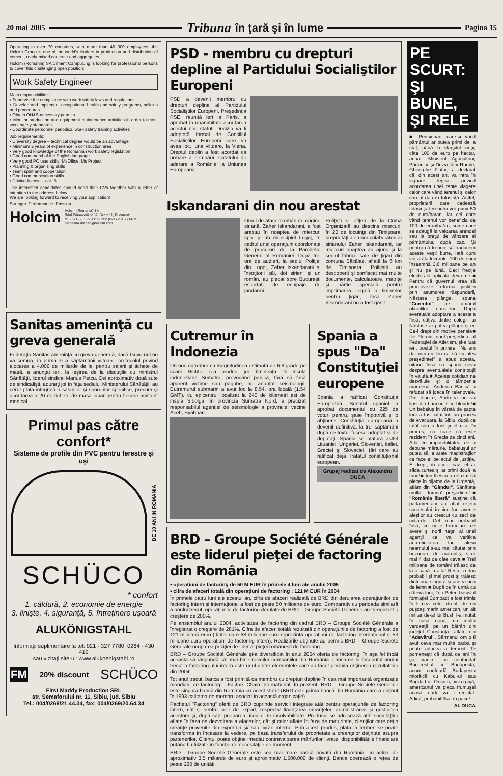20 mai 2005 Tribuna în ţară şi în lume Pagina 15
Operating in over 70 countries, with more than 45 000 employees, the Holcim Group is one of the world's leaders in production and distribution of cement, ready-mixed concrete and aggregates.
Holcim (Romania) SA Ciment Campulung is looking for professional persons to cover this challenging open position:
Work Safety Engineer
Main responsibilities:
▪ Supervise the compliance with work safety laws and regulations
▪ Develop and implement occupational health and safety programs, policies and procedures
▪ Obtain OH&S necessary permits
▪ Monitor production and equipment maintenance activities in order to meet work safety standards
▪ Coordinate personnel periodical work safety training activities
Job requirements:
▪ University degree – technical degree would be an advantage
▪ Minimum 2 years of experience in construction area
▪ Very good knowledge of the Romanian work safety legislation
▪ Good command of the English language
▪ Very good PC user skills: MsOffice, Ms Project
▪ Planning & organizing skills
▪ Team spirit and cooperation
▪ Good communication skills
▪ Driving license – cat. B
The interested candidates should send their CVs together with a letter of intention to the address below.
We are looking forward to receiving your application!
Strength. Performance. Passion.
Holcim Holcim (Romania) SA
Bdul Primaverii nr.57, Sector 1, Bucuresti
tel: (021) 231 7708/09; fax: (021) 231 7714/15
madalina.dragan@holcim.com
Sanitas ameninţă cu greva generală
Federaţia Sanitas ameninţă cu greva generală, dacă Guvernul nu va semna, în prima zi a săptămânii viitoare, protocolul privind alocarea a 4.000 de miliarde de lei pentru salarii şi tichete de masă, a anunţat ieri, la ieşirea de la discuţiile cu ministrul Sănătăţii, liderul sindical Marius Petcu. Cei aproximativ două sute de sindicalişti, adunaţi joi în faţa sediului Ministerului Sănătăţii, au cerut plata integrală a salariilor şi sporurilor specifice, precum şi acordarea a 20 de tichete de masă lunar pentru fiecare asistent medical.
Primul pas către confort*
Sisteme de profile din PVC pentru ferestre şi uşi
DE 10 ANI IN ROMANIA
SCHÜCO
* confort
1. căldură, 2. economie de energie
3. linişte, 4. siguranţă, 5. întreţinere uşoară
ALUKÖNIGSTAHL
Informaţii suplimentare la tel: 021 - 327 7780, 0264 - 430 419
sau vizitaţi site-ul: www.alukoenigstahl.ro
FM 20% discount SCHÜCO
First Maddy Production SRL
str. Semaforului nr. 11, Sibiu, jud. Sibiu
Tel.: 004/0269/21.44.34, fax: 004/0269/20.64.34
PSD - membru cu drepturi depline al Partidului Socialiştilor Europeni
PSD a devenit membru cu drepturi depline al Partidului Socialiştilor Europeni. Preşedinţia PSE, reunită ieri la Paris, a aprobat în unanimitate acordarea acestui nou statut. Decizia va fi adoptată formal de Consiliul Socialiştilor Europeni care va avea loc, luna viitoare, la Viena. Dreptul deplin a fost acordat ca urmare a semnării Tratatului de aderare a României la Uniunea Europeană.
Iskandarani din nou arestat
Omul de afaceri român de origine siriană, Zaher Iskandarani, a fost arestat în noaptea de miercuri spre joi în municipiul Lugoj, în cadrul unei operaţiuni coordonate de procurori de la Parchetul General al României. După trei ore de audieri, la sediul Poliţiei din Lugoj, Zaher Iskandarani şi însoţitorii săi, doi sirieni şi un român, au plecat spre Bucureşti escortaţi de echipaje de jandarmi.
Poliţişti şi ofiţeri de la Crimă Organizată au descins miercuri, în 20 de locuinţe din Timişoara, proprietăţi ale unor colaboratori ai sirianului Zaher Iskandarani, iar miercuri noaptea au ajuns şi la sediul fabricii sale de ţigări din comuna Săcălaz, aflată la 6 km de Timişoara. Poliţiştii au descoperit şi confiscat mai multe documente, calculatoare, matriţe şi hârtie specială pentru imprimarea ilegală a timbrelor pentru ţigări, însă Zaher Iskandarani nu a fost găsit.
Cutremur în Indonezia
Un nou cutremur cu magnitudinea estimată de 6,8 grade pe scara Richter s-a produs, joi dimineaţa, în insula indoneziană Sumatra, provocând panică, fără să facă aparent victime sau pagube, au anunţat seismologii. Cutremurul submarin a avut loc la 8.54, ora locală (1.54 GMT), cu epicentrul localizat la 240 de kilometri est de insula Sibolga, în provincia Sumatra Nord, a precizat responsabilul agenţiei de seismologie a provinciei vecine Aceh, Syahnan.
Spania a spus "Da" Constituţiei europene
Spania a ratificat Constituţia Europeană. Senatul spaniol a aprobat documentul cu 225 de voturi pentru, şase împotrivă şi o abţinere. Constituţia europeană a devenit definitivă, la trei săptămâni după ce textul fusese adoptat şi de deputaţi. Spania se alătură astfel Lituaniei, Ungariei, Sloveniei, Italiei, Greciei şi Slovaciei, ţări care au ratificat deja Tratatul constituţional european.
Grupaj realizat de Alexandru DUCA
BRD – Groupe Société Générale este liderul pieţei de factoring din România
▪ operaţiuni de factoring de 50 M EUR în primele 4 luni ale anului 2005
▪ cifra de afaceri totală din operaţiuni de factoring : 121 M EUR în 2004
În primele patru luni ale acestui an, cifra de afaceri realizată de BRD din derularea operaţiunilor de factoring intern şi internaţional a fost de peste 50 milioane de euro. Comparativ cu perioada similară a anului trecut, operaţiunile de factoring derulate de BRD – Groupe Société Générale au înregistrat o creştere de 200%.
Pe ansamblul anului 2004, activitatea de factoring din cadrul BRD – Groupe Société Générale a înregistrat o creştere de 281%. Cifra de afaceri totală rezultată din operaţiunile de factoring a fost de 121 milioană euro (dintre care 68 milioane euro reprezintă operaţiuni de factoring internaţional şi 53 milioane euro operaţiuni de factoring intern). Realizările obţinute au permis BRD – Groupe Société Générale ocuparea poziţiei de lider al pieţei româneşti de factoring.
BRD – Groupe Société Générale şi-a diversificat în anul 2004 oferta de factoring, în aşa fel încât aceasta să răspundă cât mai bine nevoilor companiilor din România. Lansarea la începutul anului trecut a factoring-ului intern este unul dintre elementele care au făcut posibilă obţinerea rezultatelor din 2004.
Tot anul trecut, banca a fost primită ca membru cu drepturi depline în cea mai importantă organizaţie mondiale de factoring – Factors Chain International. În prezent, BRD – Groupe Société Générale este singura bancă din România cu acest statut (BRD este prima bancă din România care a obţinut în 1993 calitatea de membru asociat în această organizaţie).
Pachetul "Factoring" oferit de BRD cuprinde servicii integrate atât pentru operaţiunile de factoring intern, cât şi pentru cele de export, respectiv finanţarea creanţelor, administrarea şi gestiunea acestora şi, după caz, preluarea riscului de insolvabilitate. Produsul se adresează atât societăţilor aflate în faza de dezvoltare a afacerilor, cât şi celor aflate în faza de maturitate, clienţilor care deţin creanţe provenite din exporturi şi/ sau livrări interne. Prin acest produs, plata la termen se poate transforma în încasare la vedere, pe baza transferului de proprietate a creanţelor deţinute asupra partenerilor. Clientul poate obţine imediat contravaloarea mărfurilor livrate, disponibilităţile financiare putând fi utilizate în funcţie de necesităţile de moment.
BRD - Groupe Société Générale este cea mai mare bancă privată din România, cu active de aproximativ 3,5 miliarde de euro şi aproximativ 1.500.000 de clienţi. Banca operează o reţea de peste 220 de unităţi.
PE SCURT: ŞI BUNE, ŞI RELE
■ Pensionarii care-şi vând pământul ar putea primi de la stat, până la sfârşitul vieţii, câte 100 de euro pe hectar, anual. Ministrul Agriculturii, Pădurilor şi Dezvoltării Rurale, Gheorghe Flutur, a declarat că, din acest an, va intra în vigoare legea privind acordarea unei rente viagere celor care vând terenul şi celor care îl dau în folosinţă. Astfel, proprietarii care cedează folosinţa terenului vor primi 50 de euro/ha/an, iar cei care vând terenul vor beneficia de 100 de euro/ha/an, sume care se adaugă la valoarea arendei sau la preţul de vânzare al pământului, după caz. Şi pentru că trebuie să traducem aceste veşti bune, iată cum vor arăta lucrurile: 100 de euro înseamnă 3,6 milioane pe an şi nu pe lună. Deci frecţie electorală aplicată devreme.■ Pentru că guvernul vrea să promoveze reforma justiţiei prin asumarea răspunderii, Năstase plânge, spune "Curentul" pe umărul oficialilor europeni. După eventuala adoptare a acesteia însă, câţiva dintre colegii lui Năstase ar putea plânge şi ei. Ce-i drept din motive penale■ Ilie Floroiu, noul preşedinte al Federaţiei de Atletism, şi-a luat ieri, postul în primire. "Nu am dat nici un leu ca să fiu ales preşedinte!" a spus acesta, uitând însă să spună ceva despre eventualele contribuţii în valută.■ Acelaşi cotidian ne dezvăluie şi o tâmpenie mondenă: Andreea Bănică a refuzat să joace în telenovele. Din fericire, Andreea nu va lipsi din bancurile cu blonde!■ Un bebeluş în vârstă de şapte luni a fost citat într-un proces de evacuare, la Sibiu, după ce tatăl său a fost şi el citat în proces, cu toate că este rezident în Grecia de cinci ani. Aflat în imposibilitatea de a depune mărturie, bebeluşul ar putea să le arate magistraţilor ce face el pe actul de justiţie. E drept, în acest caz, el ar sfida curtea şi ar primi două la fund!■ Ion Iliescu a refuzat să plece în pijama de la Urgenţă, aflăm din "Gândul". Sănătate multă, domnu' preşedinte!■ "România liberă" susţine că parlamentarii au aflat reţeta succesului: în cinci luni averile aleşilor au crescut cu zeci de miliarde! Cel mai probabil însă, cu noile formulare de avere şi norii negri ai unei agenţii ce va verifica autenticitatea lor, aleşii neamului s-au mai căutat prin buzunare de mărunţiş, şi-or mai fi dat de câte ceva!■ Trei milioane de români trăiesc de la o sapă la alta! Restul o duc probabil şi mai prost şi trăiesc dintr-una singură şi aceea una de lemn ■ După ce în urmă cu câteva luni, Teo Peter, basistul formaţiei Compact a fost trimis în lumea celor drepţi de un puşcaş marin american, un alt militar de-al lui Bush l-a mutat în casă nouă, cu multă verdeaţă, pe un bătrân din judeţul Constanţa, aflăm din "Adevărul". Sărmanul om o fi avut ceva mai multă barbă şi poate aducea a terorist. Te pomeneşti că după ce ani în şir, yankeii au confundat Bucureştiul cu Budapesta, acum confundă Budapesta mioritică cu Kabul-ul sau Bagdad-ul. Oricum, nici o grijă, americanul va pleca frumuşel acasă, unde va fi reciclat. Adică, probabil îlsat în pace!
Al. DUCA